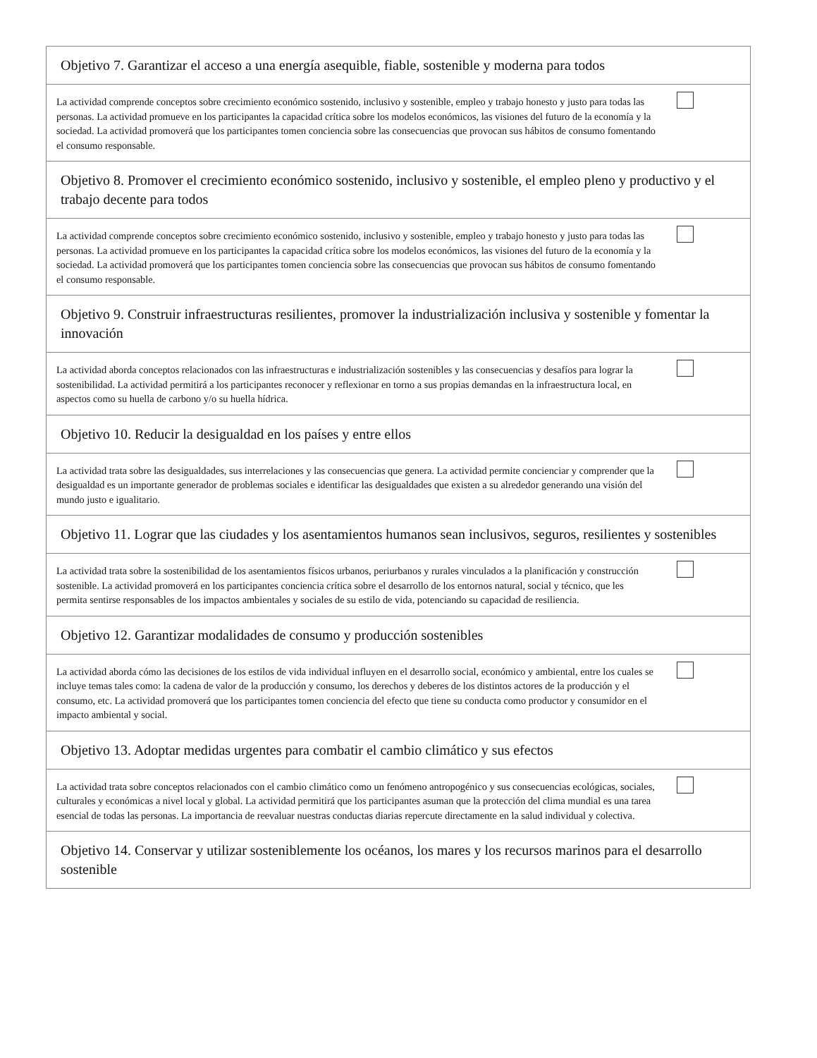| Objetivo 7. Garantizar el acceso a una energía asequible, fiable, sostenible y moderna para todos |
| La actividad comprende conceptos sobre crecimiento económico sostenido, inclusivo y sostenible, empleo y trabajo honesto y justo para todas las personas. La actividad promueve en los participantes la capacidad crítica sobre los modelos económicos, las visiones del futuro de la economía y la sociedad. La actividad promoverá que los participantes tomen conciencia sobre las consecuencias que provocan sus hábitos de consumo fomentando el consumo responsable. |
| Objetivo 8. Promover el crecimiento económico sostenido, inclusivo y sostenible, el empleo pleno y productivo y el trabajo decente para todos |
| La actividad comprende conceptos sobre crecimiento económico sostenido, inclusivo y sostenible, empleo y trabajo honesto y justo para todas las personas. La actividad promueve en los participantes la capacidad crítica sobre los modelos económicos, las visiones del futuro de la economía y la sociedad. La actividad promoverá que los participantes tomen conciencia sobre las consecuencias que provocan sus hábitos de consumo fomentando el consumo responsable. |
| Objetivo 9. Construir infraestructuras resilientes, promover la industrialización inclusiva y sostenible y fomentar la innovación |
| La actividad aborda conceptos relacionados con las infraestructuras e industrialización sostenibles y las consecuencias y desafíos para lograr la sostenibilidad. La actividad permitirá a los participantes reconocer y reflexionar en torno a sus propias demandas en la infraestructura local, en aspectos como su huella de carbono y/o su huella hídrica. |
| Objetivo 10. Reducir la desigualdad en los países y entre ellos |
| La actividad trata sobre las desigualdades, sus interrelaciones y las consecuencias que genera. La actividad permite concienciar y comprender que la desigualdad es un importante generador de problemas sociales e identificar las desigualdades que existen a su alrededor generando una visión del mundo justo e igualitario. |
| Objetivo 11. Lograr que las ciudades y los asentamientos humanos sean inclusivos, seguros, resilientes y sostenibles |
| La actividad trata sobre la sostenibilidad de los asentamientos físicos urbanos, periurbanos y rurales vinculados a la planificación y construcción sostenible. La actividad promoverá en los participantes conciencia crítica sobre el desarrollo de los entornos natural, social y técnico, que les permita sentirse responsables de los impactos ambientales y sociales de su estilo de vida, potenciando su capacidad de resiliencia. |
| Objetivo 12. Garantizar modalidades de consumo y producción sostenibles |
| La actividad aborda cómo las decisiones de los estilos de vida individual influyen en el desarrollo social, económico y ambiental, entre los cuales se incluye temas tales como: la cadena de valor de la producción y consumo, los derechos y deberes de los distintos actores de la producción y el consumo, etc. La actividad promoverá que los participantes tomen conciencia del efecto que tiene su conducta como productor y consumidor en el impacto ambiental y social. |
| Objetivo 13. Adoptar medidas urgentes para combatir el cambio climático y sus efectos |
| La actividad trata sobre conceptos relacionados con el cambio climático como un fenómeno antropogénico y sus consecuencias ecológicas, sociales, culturales y económicas a nivel local y global. La actividad permitirá que los participantes asuman que la protección del clima mundial es una tarea esencial de todas las personas. La importancia de reevaluar nuestras conductas diarias repercute directamente en la salud individual y colectiva. |
| Objetivo 14. Conservar y utilizar sosteniblemente los océanos, los mares y los recursos marinos para el desarrollo sostenible |